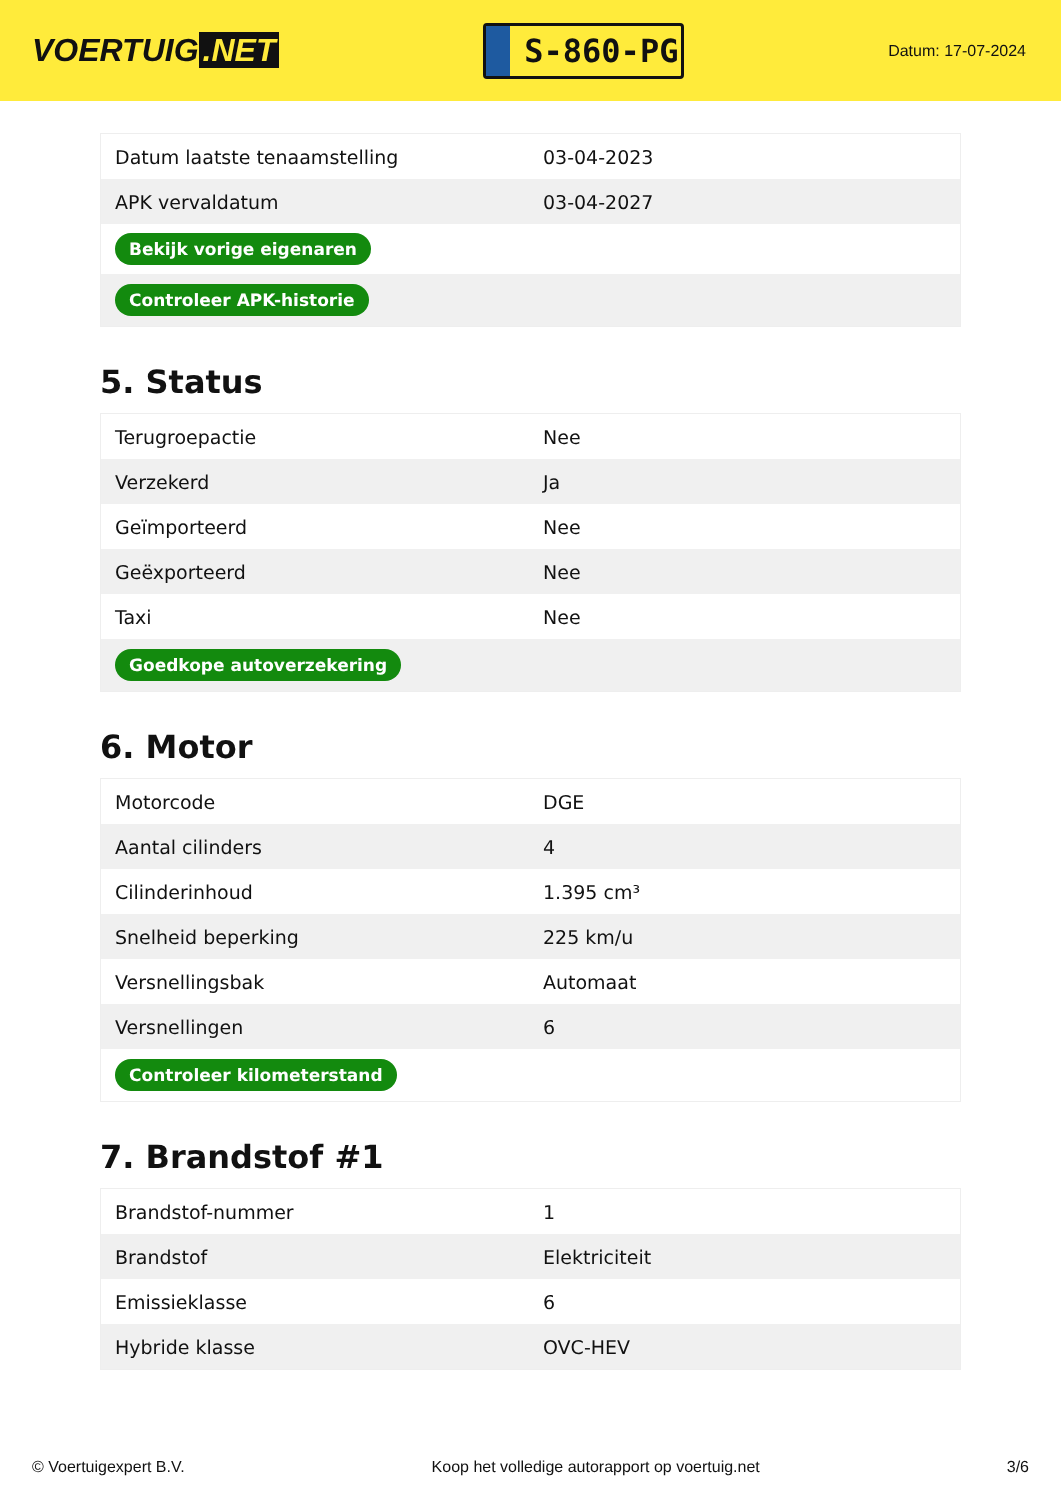VOERTUIG.NET
S-860-PG
Datum: 17-07-2024
| Datum laatste tenaamstelling | 03-04-2023 |
| APK vervaldatum | 03-04-2027 |
| Bekijk vorige eigenaren | |
| Controleer APK-historie | |
5. Status
| Terugroepactie | Nee |
| Verzekerd | Ja |
| Geïmporteerd | Nee |
| Geëxporteerd | Nee |
| Taxi | Nee |
| Goedkope autoverzekering | |
6. Motor
| Motorcode | DGE |
| Aantal cilinders | 4 |
| Cilinderinhoud | 1.395 cm³ |
| Snelheid beperking | 225 km/u |
| Versnellingsbak | Automaat |
| Versnellingen | 6 |
| Controleer kilometerstand | |
7. Brandstof #1
| Brandstof-nummer | 1 |
| Brandstof | Elektriciteit |
| Emissieklasse | 6 |
| Hybride klasse | OVC-HEV |
© Voertuigexpert B.V. Koop het volledige autorapport op voertuig.net 3/6